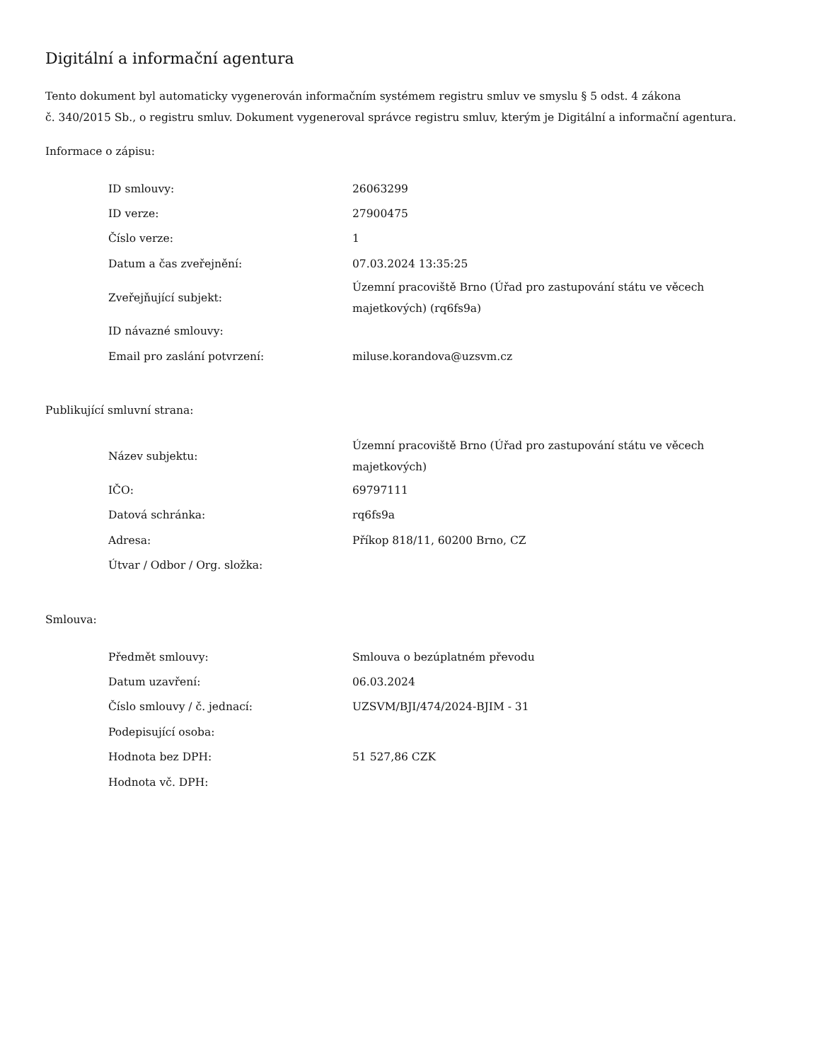Digitální a informační agentura
Tento dokument byl automaticky vygenerován informačním systémem registru smluv ve smyslu § 5 odst. 4 zákona
č. 340/2015 Sb., o registru smluv. Dokument vygeneroval správce registru smluv, kterým je Digitální a informační agentura.
Informace o zápisu:
| ID smlouvy: | 26063299 |
| ID verze: | 27900475 |
| Číslo verze: | 1 |
| Datum a čas zveřejnění: | 07.03.2024 13:35:25 |
| Zveřejňující subjekt: | Územní pracoviště Brno (Úřad pro zastupování státu ve věcech majetkových) (rq6fs9a) |
| ID návazné smlouvy: | |
| Email pro zaslání potvrzení: | miluse.korandova@uzsvm.cz |
Publikující smluvní strana:
| Název subjektu: | Územní pracoviště Brno (Úřad pro zastupování státu ve věcech majetkových) |
| IČO: | 69797111 |
| Datová schránka: | rq6fs9a |
| Adresa: | Příkop 818/11, 60200 Brno, CZ |
| Útvar / Odbor / Org. složka: | |
Smlouva:
| Předmět smlouvy: | Smlouva o bezúplatném převodu |
| Datum uzavření: | 06.03.2024 |
| Číslo smlouvy / č. jednací: | UZSVM/BJI/474/2024-BJIM - 31 |
| Podepisující osoba: | |
| Hodnota bez DPH: | 51 527,86 CZK |
| Hodnota vč. DPH: | |